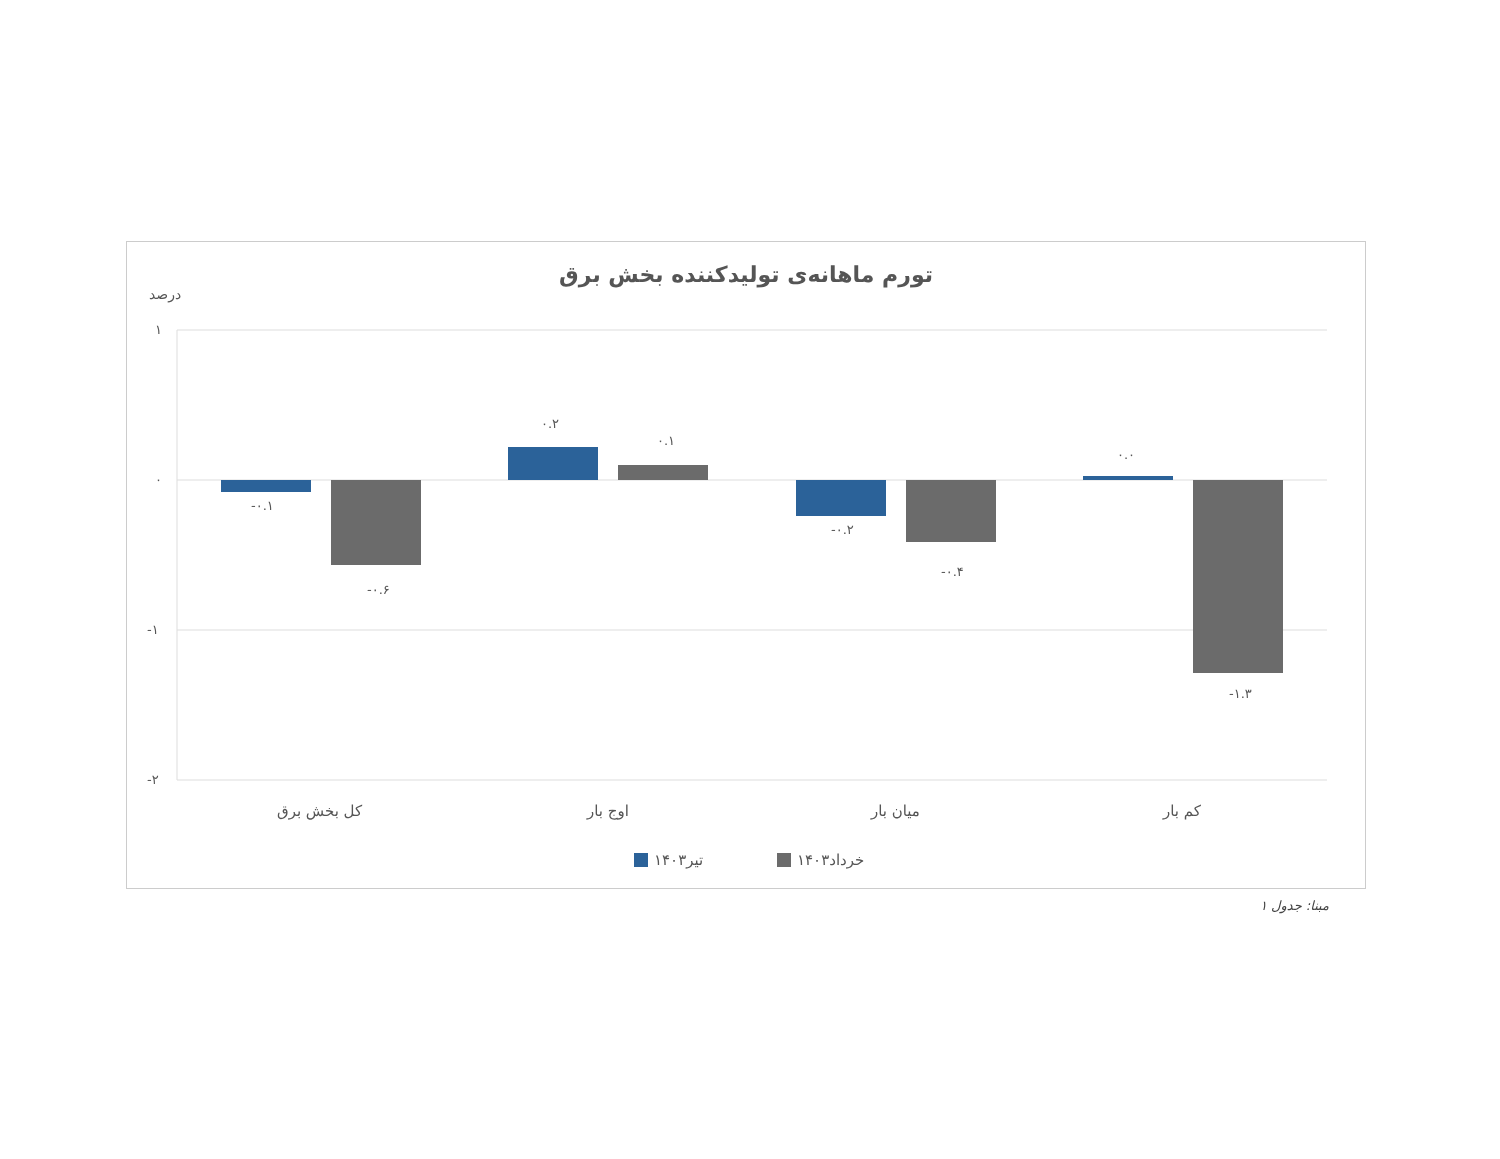تورم ماهانه‌ی تولیدکننده بخش برق
درصد
۱
۰
-۱
-۲
-۰.۱
-۰.۶
۰.۲
۰.۱
-۰.۲
-۰.۴
۰.۰
-۱.۳
کل بخش برق
اوج بار
میان بار
کم بار
تیر۱۴۰۳
خرداد۱۴۰۳
مبنا: جدول ۱